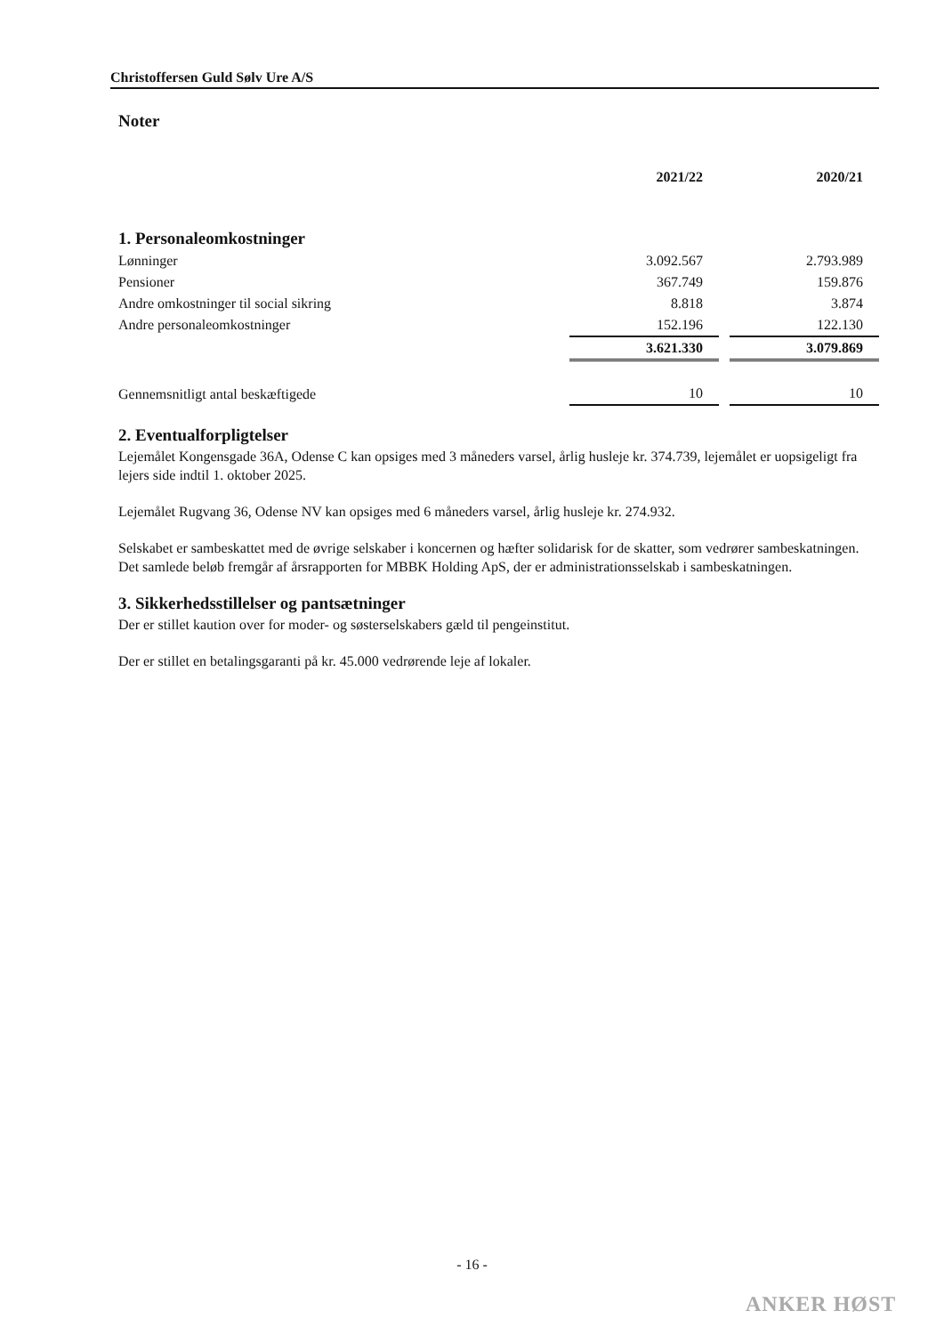Christoffersen Guld Sølv Ure A/S
Noter
| | 2021/22 | | 2020/21 |
| 1. Personaleomkostninger | | | |
| Lønninger | 3.092.567 | | 2.793.989 |
| Pensioner | 367.749 | | 159.876 |
| Andre omkostninger til social sikring | 8.818 | | 3.874 |
| Andre personaleomkostninger | 152.196 | | 122.130 |
| | 3.621.330 | | 3.079.869 |
| Gennemsnitligt antal beskæftigede | 10 | | 10 |
2. Eventualforpligtelser
Lejemålet Kongensgade 36A, Odense C kan opsiges med 3 måneders varsel, årlig husleje kr. 374.739, lejemålet er uopsigeligt fra lejers side indtil 1. oktober 2025.
Lejemålet Rugvang 36, Odense NV kan opsiges med 6 måneders varsel, årlig husleje kr. 274.932.
Selskabet er sambeskattet med de øvrige selskaber i koncernen og hæfter solidarisk for de skatter, som vedrører sambeskatningen.
Det samlede beløb fremgår af årsrapporten for MBBK Holding ApS, der er administrationsselskab i sambeskatningen.
3. Sikkerhedsstillelser og pantsætninger
Der er stillet kaution over for moder- og søsterselskabers gæld til pengeinstitut.
Der er stillet en betalingsgaranti på kr. 45.000 vedrørende leje af lokaler.
- 16 -
ANKER HØST